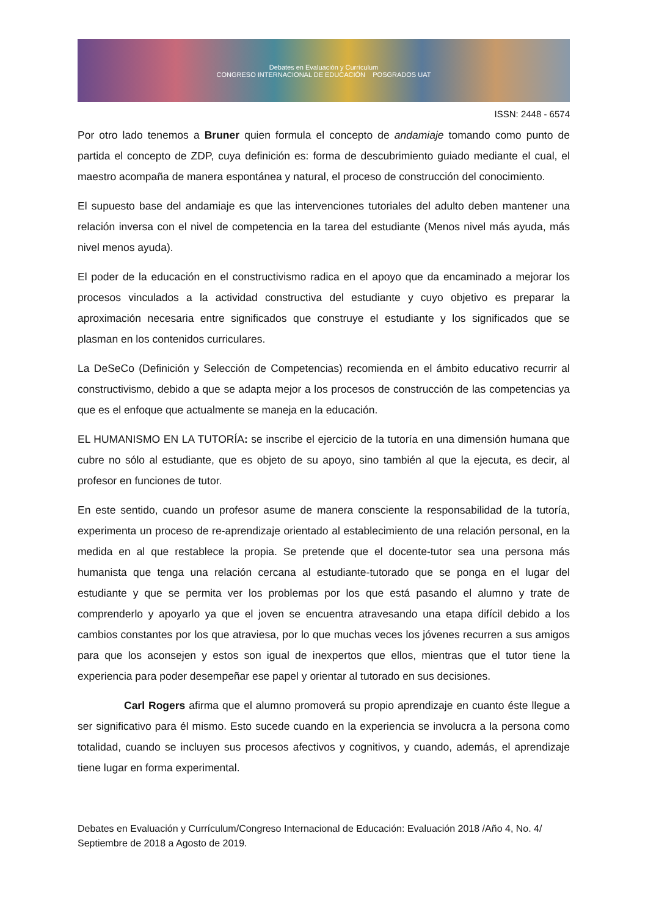Debates en Evaluación y Currículum
CONGRESO INTERNACIONAL DE EDUCACIÓN POSGRADOS UAT
ISSN: 2448 - 6574
Por otro lado tenemos a Bruner quien formula el concepto de andamiaje tomando como punto de partida el concepto de ZDP, cuya definición es: forma de descubrimiento guiado mediante el cual, el maestro acompaña de manera espontánea y natural, el proceso de construcción del conocimiento.
El supuesto base del andamiaje es que las intervenciones tutoriales del adulto deben mantener una relación inversa con el nivel de competencia en la tarea del estudiante (Menos nivel más ayuda, más nivel menos ayuda).
El poder de la educación en el constructivismo radica en el apoyo que da encaminado a mejorar los procesos vinculados a la actividad constructiva del estudiante y cuyo objetivo es preparar la aproximación necesaria entre significados que construye el estudiante y los significados que se plasman en los contenidos curriculares.
La DeSeCo (Definición y Selección de Competencias) recomienda en el ámbito educativo recurrir al constructivismo, debido a que se adapta mejor a los procesos de construcción de las competencias ya que es el enfoque que actualmente se maneja en la educación.
EL HUMANISMO EN LA TUTORÍA: se inscribe el ejercicio de la tutoría en una dimensión humana que cubre no sólo al estudiante, que es objeto de su apoyo, sino también al que la ejecuta, es decir, al profesor en funciones de tutor.
En este sentido, cuando un profesor asume de manera consciente la responsabilidad de la tutoría, experimenta un proceso de re-aprendizaje orientado al establecimiento de una relación personal, en la medida en al que restablece la propia. Se pretende que el docente-tutor sea una persona más humanista que tenga una relación cercana al estudiante-tutorado que se ponga en el lugar del estudiante y que se permita ver los problemas por los que está pasando el alumno y trate de comprenderlo y apoyarlo ya que el joven se encuentra atravesando una etapa difícil debido a los cambios constantes por los que atraviesa, por lo que muchas veces los jóvenes recurren a sus amigos para que los aconsejen y estos son igual de inexpertos que ellos, mientras que el tutor tiene la experiencia para poder desempeñar ese papel y orientar al tutorado en sus decisiones.
Carl Rogers afirma que el alumno promoverá su propio aprendizaje en cuanto éste llegue a ser significativo para él mismo. Esto sucede cuando en la experiencia se involucra a la persona como totalidad, cuando se incluyen sus procesos afectivos y cognitivos, y cuando, además, el aprendizaje tiene lugar en forma experimental.
Debates en Evaluación y Currículum/Congreso Internacional de Educación: Evaluación 2018 /Año 4, No. 4/ Septiembre de 2018 a Agosto de 2019.